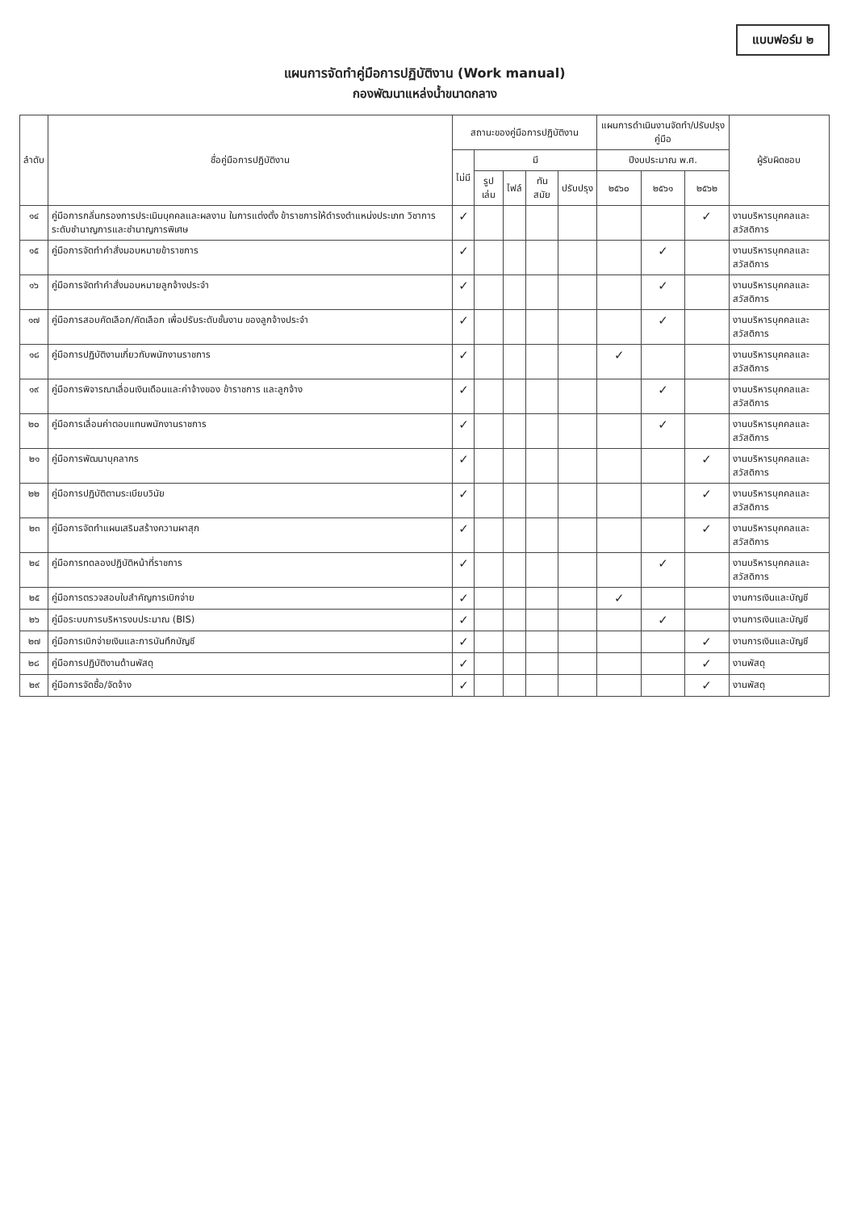แบบฟอร์ม ๒
แผนการจัดทำคู่มือการปฏิบัติงาน (Work manual)
กองพัฒนาแหล่งน้ำขนาดกลาง
| ลำดับ | ชื่อคู่มือการปฏิบัติงาน | สถานะของคู่มือการปฏิบัติงาน | | | | | แผนการดำเนินงานจัดทำ/ปรับปรุงคู่มือ | | | ผู้รับผิดชอบ |
| --- | --- | --- | --- | --- | --- | --- | --- | --- | --- | --- |
| | | ไม่มี | มี | | | | ปีงบประมาณ พ.ศ. | | | |
| | | | รูปเล่ม | ไฟล์ | ทันสมัย | ปรับปรุง | ๒๕๖๐ | ๒๕๖๑ | ๒๕๖๒ | |
| ๑๔ | คู่มือการกลั่นกรองการประเมินบุคคลและผลงาน ในการแต่งตั้ง ข้าราชการให้ดำรงตำแหน่งประเภท วิชาการ ระดับชำนาญการและชำนาญการพิเศษ | ✓ | | | | | | | ✓ | งานบริหารบุคคลและสวัสดิการ |
| ๑๕ | คู่มือการจัดทำคำสั่งมอบหมายข้าราชการ | ✓ | | | | | | ✓ | | งานบริหารบุคคลและสวัสดิการ |
| ๑๖ | คู่มือการจัดทำคำสั่งมอบหมายลูกจ้างประจำ | ✓ | | | | | | ✓ | | งานบริหารบุคคลและสวัสดิการ |
| ๑๗ | คู่มือการสอบคัดเลือก/คัดเลือก เพื่อปรับระดับชั้นงาน ของลูกจ้างประจำ | ✓ | | | | | | ✓ | | งานบริหารบุคคลและสวัสดิการ |
| ๑๘ | คู่มือการปฏิบัติงานเกี่ยวกับพนักงานราชการ | ✓ | | | | | ✓ | | | งานบริหารบุคคลและสวัสดิการ |
| ๑๙ | คู่มือการพิจารณาเลื่อนเงินเดือนและค่าจ้างของ ข้าราชการ และลูกจ้าง | ✓ | | | | | | ✓ | | งานบริหารบุคคลและสวัสดิการ |
| ๒๐ | คู่มือการเลื่อนค่าตอบแทนพนักงานราชการ | ✓ | | | | | | ✓ | | งานบริหารบุคคลและสวัสดิการ |
| ๒๑ | คู่มือการพัฒนาบุคลากร | ✓ | | | | | | | ✓ | งานบริหารบุคคลและสวัสดิการ |
| ๒๒ | คู่มือการปฏิบัติตามระเบียบวินัย | ✓ | | | | | | | ✓ | งานบริหารบุคคลและสวัสดิการ |
| ๒๓ | คู่มือการจัดทำแผนเสริมสร้างความผาสุก | ✓ | | | | | | | ✓ | งานบริหารบุคคลและสวัสดิการ |
| ๒๔ | คู่มือการทดลองปฏิบัติหน้าที่ราชการ | ✓ | | | | | | ✓ | | งานบริหารบุคคลและสวัสดิการ |
| ๒๕ | คู่มือการตรวจสอบใบสำคัญการเบิกจ่าย | ✓ | | | | | ✓ | | | งานการเงินและบัญชี |
| ๒๖ | คู่มือระบบการบริหารงบประมาณ (BIS) | ✓ | | | | | | ✓ | | งานการเงินและบัญชี |
| ๒๗ | คู่มือการเบิกจ่ายเงินและการบันทึกบัญชี | ✓ | | | | | | | ✓ | งานการเงินและบัญชี |
| ๒๘ | คู่มือการปฏิบัติงานด้านพัสดุ | ✓ | | | | | | | ✓ | งานพัสดุ |
| ๒๙ | คู่มือการจัดซื้อ/จัดจ้าง | ✓ | | | | | | | ✓ | งานพัสดุ |